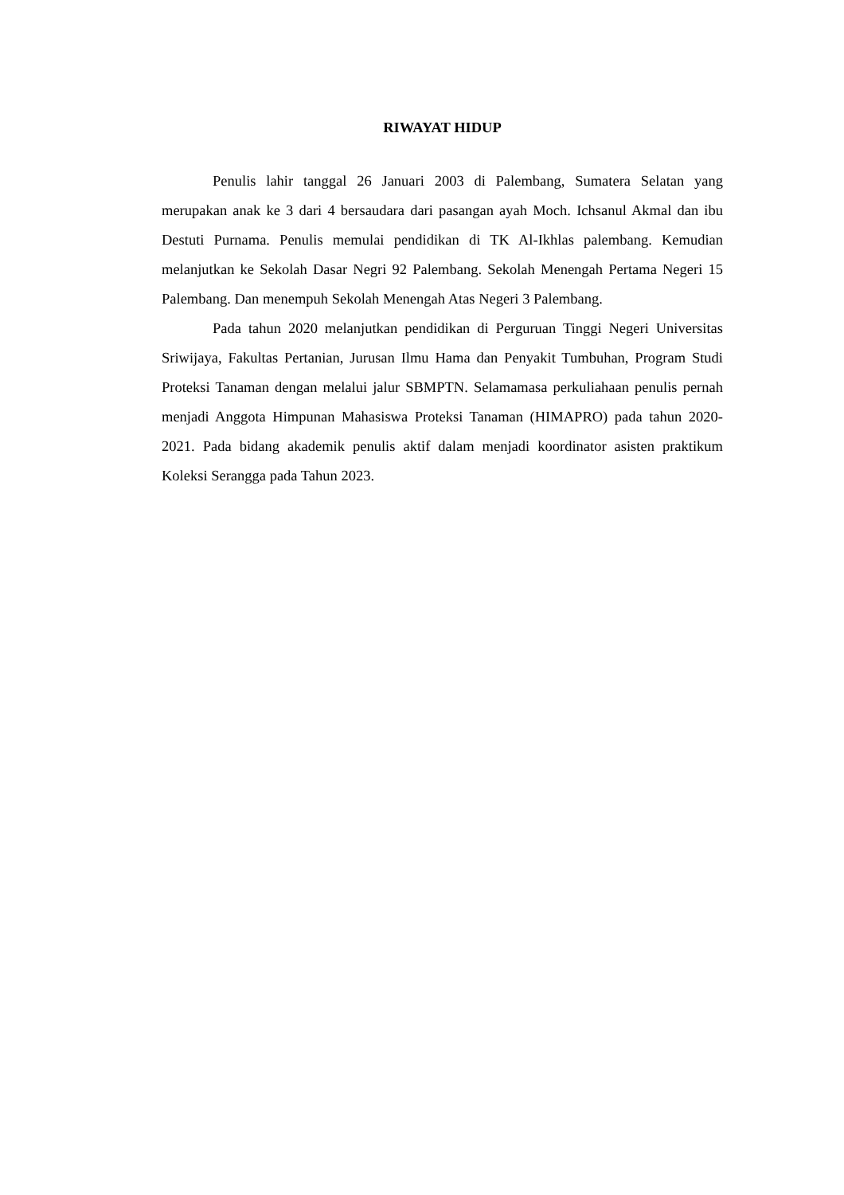RIWAYAT HIDUP
Penulis lahir tanggal 26 Januari 2003 di Palembang, Sumatera Selatan yang merupakan anak ke 3 dari 4 bersaudara dari pasangan ayah Moch. Ichsanul Akmal dan ibu Destuti Purnama. Penulis memulai pendidikan di TK Al-Ikhlas palembang. Kemudian melanjutkan ke Sekolah Dasar Negri 92 Palembang. Sekolah Menengah Pertama Negeri 15 Palembang. Dan menempuh Sekolah Menengah Atas Negeri 3 Palembang.
Pada tahun 2020 melanjutkan pendidikan di Perguruan Tinggi Negeri Universitas Sriwijaya, Fakultas Pertanian, Jurusan Ilmu Hama dan Penyakit Tumbuhan, Program Studi Proteksi Tanaman dengan melalui jalur SBMPTN. Selamamasa perkuliahaan penulis pernah menjadi Anggota Himpunan Mahasiswa Proteksi Tanaman (HIMAPRO) pada tahun 2020-2021. Pada bidang akademik penulis aktif dalam menjadi koordinator asisten praktikum Koleksi Serangga pada Tahun 2023.